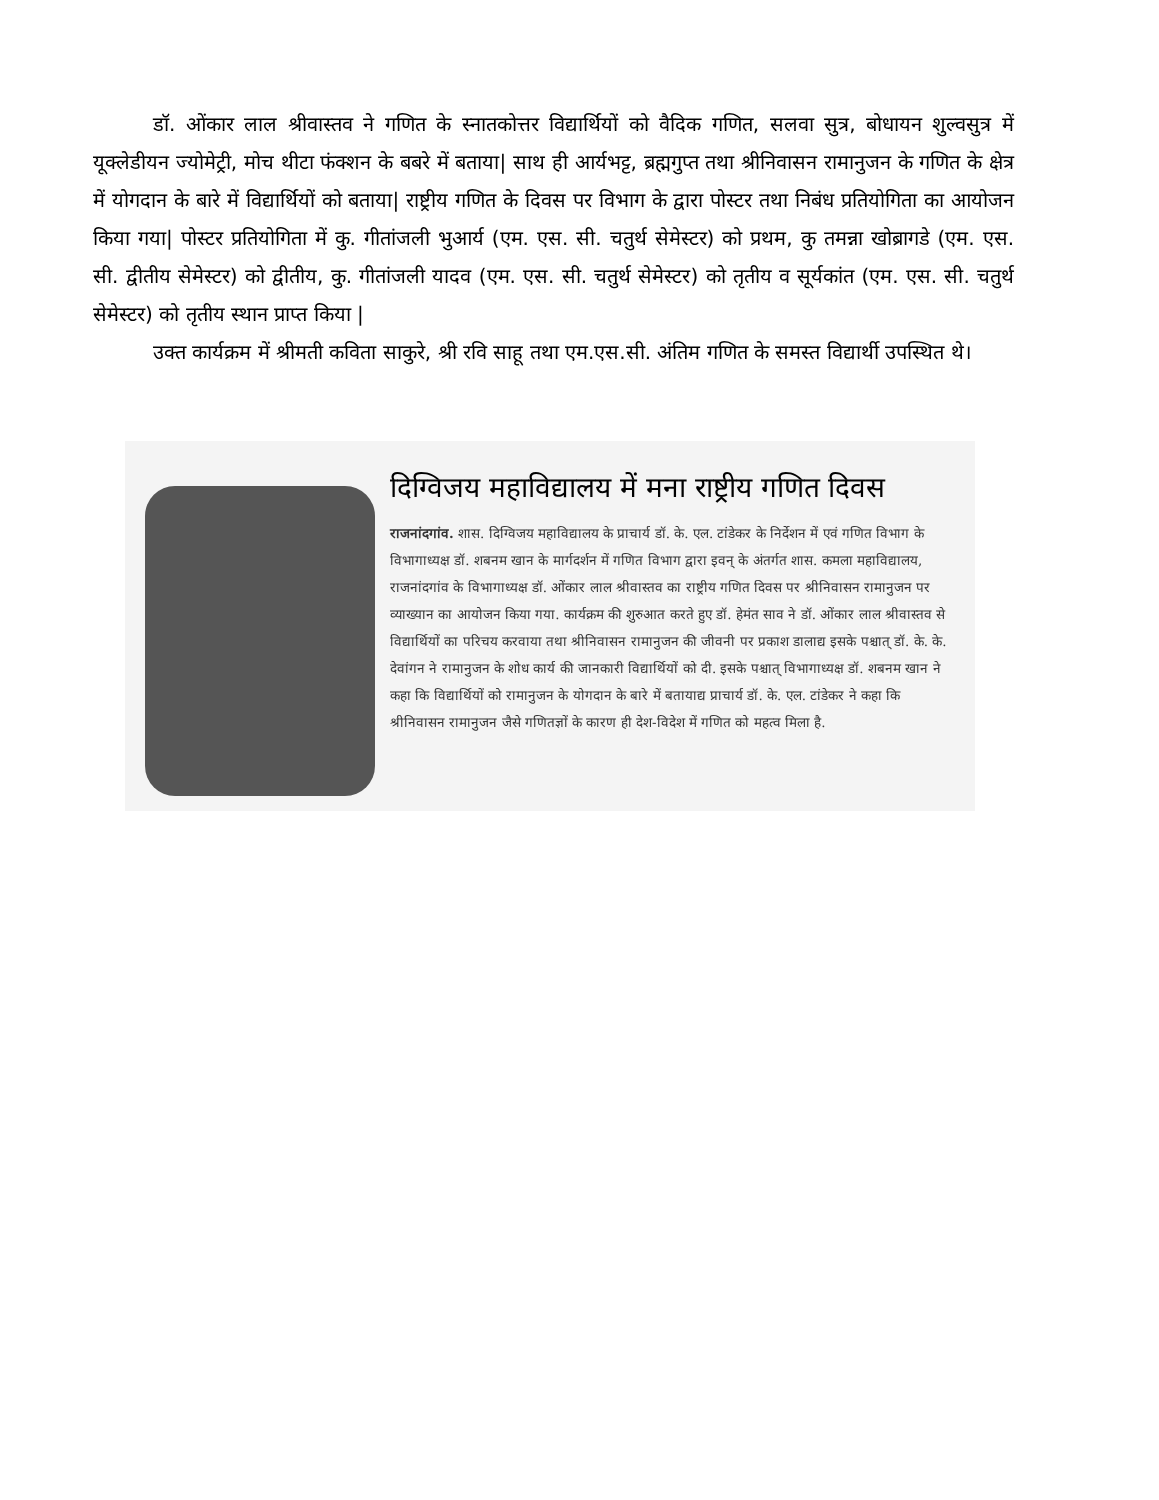डॉ. ओंकार लाल श्रीवास्तव ने गणित के स्नातकोत्तर विद्यार्थियों को वैदिक गणित, सलवा सुत्र, बोधायन शुल्वसुत्र में यूक्लेडीयन ज्योमेट्री, मोच थीटा फंक्शन के बबरे में बताया| साथ ही आर्यभट्ट, ब्रह्मगुप्त तथा श्रीनिवासन रामानुजन के गणित के क्षेत्र में योगदान के बारे में विद्यार्थियों को बताया| राष्ट्रीय गणित के दिवस पर विभाग के द्वारा पोस्टर तथा निबंध प्रतियोगिता का आयोजन किया गया| पोस्टर प्रतियोगिता में कु. गीतांजली भुआर्य (एम. एस. सी. चतुर्थ सेमेस्टर) को प्रथम, कु तमन्ना खोब्रागडे (एम. एस. सी. द्वीतीय सेमेस्टर) को द्वीतीय, कु. गीतांजली यादव (एम. एस. सी. चतुर्थ सेमेस्टर) को तृतीय व सूर्यकांत (एम. एस. सी. चतुर्थ सेमेस्टर) को तृतीय स्थान प्राप्त किया |
उक्त कार्यक्रम में श्रीमती कविता साकुरे, श्री रवि साहू तथा एम.एस.सी. अंतिम गणित के समस्त विद्यार्थी उपस्थित थे।
दिग्विजय महाविद्यालय में मना राष्ट्रीय गणित दिवस
राजनांदगांव. शास. दिग्विजय महाविद्यालय के प्राचार्य डॉ. के. एल. टांडेकर के निर्देशन में एवं गणित विभाग के विभागाध्यक्ष डॉ. शबनम खान के मार्गदर्शन में गणित विभाग द्वारा इवन् के अंतर्गत शास. कमला महाविद्यालय, राजनांदगांव के विभागाध्यक्ष डॉ. ओंकार लाल श्रीवास्तव का राष्ट्रीय गणित दिवस पर श्रीनिवासन रामानुजन पर व्याख्यान का आयोजन किया गया. कार्यक्रम की शुरुआत करते हुए डॉ. हेमंत साव ने डॉ. ओंकार लाल श्रीवास्तव से विद्यार्थियों का परिचय करवाया तथा श्रीनिवासन रामानुजन की जीवनी पर प्रकाश डालाद्य इसके पश्चात् डॉ. के. के. देवांगन ने रामानुजन के शोध कार्य की जानकारी विद्यार्थियों को दी. इसके पश्चात् विभागाध्यक्ष डॉ. शबनम खान ने कहा कि विद्यार्थियों को रामानुजन के योगदान के बारे में बतायाद्य प्राचार्य डॉ. के. एल. टांडेकर ने कहा कि श्रीनिवासन रामानुजन जैसे गणितज्ञों के कारण ही देश-विदेश में गणित को महत्व मिला है.